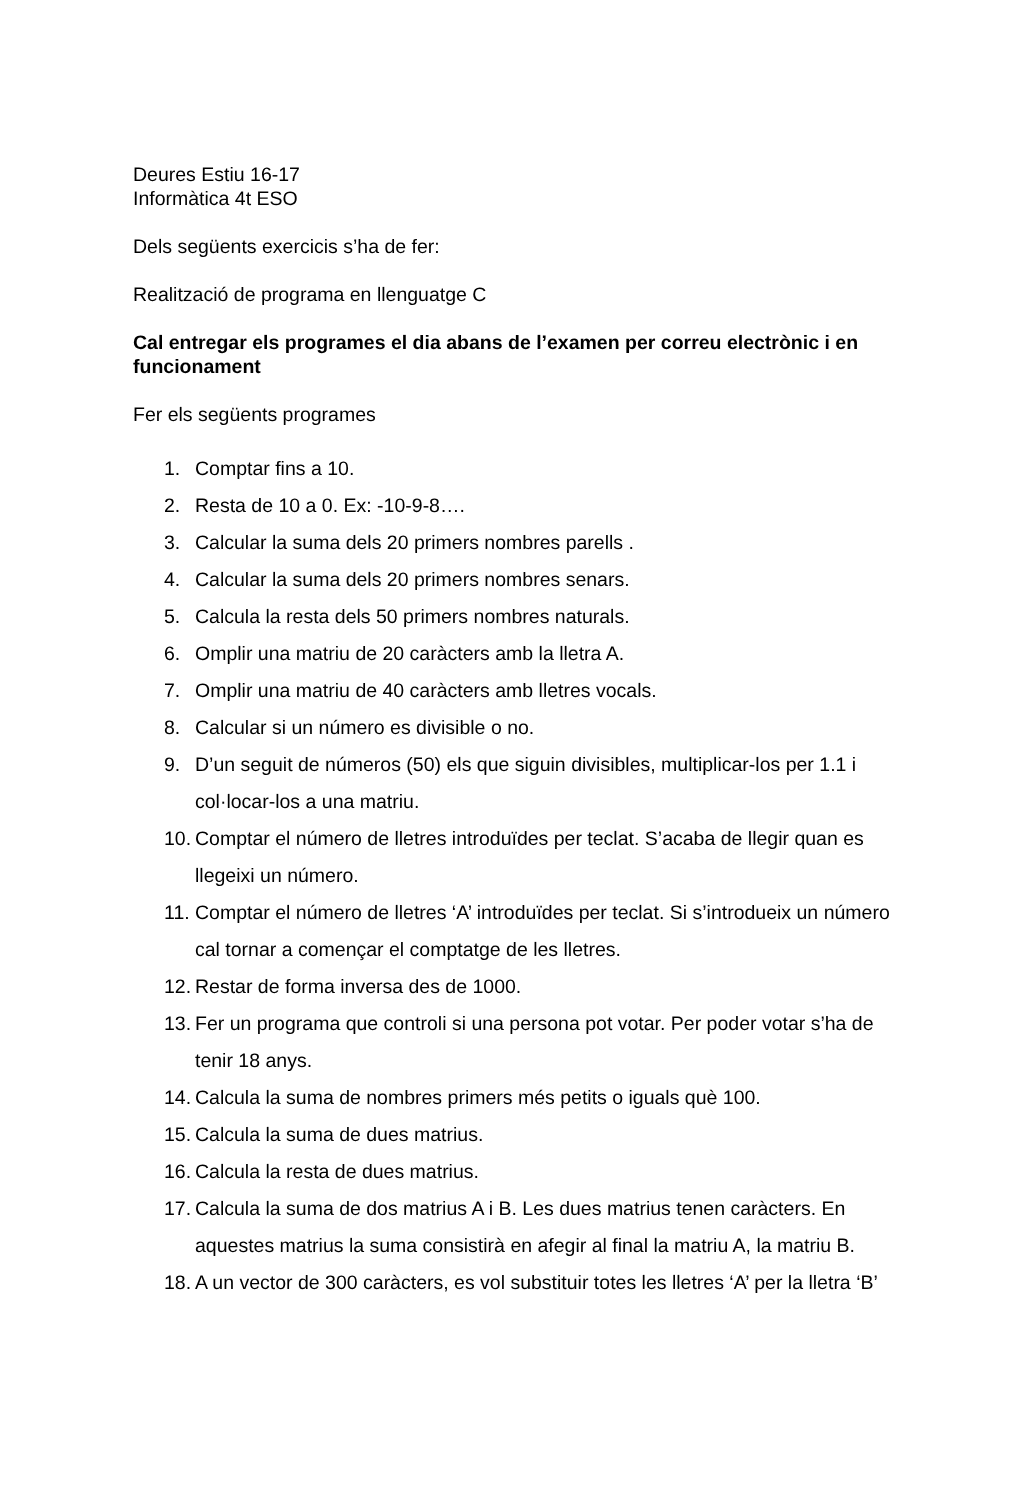Deures Estiu 16-17
Informàtica 4t ESO
Dels següents exercicis s’ha de fer:
Realització de programa en llenguatge C
Cal entregar els programes el dia abans de l’examen per correu electrònic i en funcionament
Fer els següents programes
1. Comptar fins a 10.
2. Resta de 10 a 0. Ex: -10-9-8….
3. Calcular la suma dels 20 primers nombres parells .
4. Calcular la suma dels 20 primers nombres senars.
5. Calcula la resta dels 50 primers nombres naturals.
6. Omplir una matriu de 20 caràcters amb la lletra A.
7. Omplir una matriu de 40 caràcters amb lletres vocals.
8. Calcular si un número es divisible o no.
9. D’un seguit de números (50) els que siguin divisibles, multiplicar-los per 1.1 i col·locar-los a una matriu.
10. Comptar el número de lletres introduïdes per teclat. S’acaba de llegir quan es llegeixi un número.
11. Comptar el número de lletres ‘A’ introduïdes per teclat. Si s’introdueix un número cal tornar a començar el comptatge de les lletres.
12. Restar de forma inversa des de 1000.
13. Fer un programa que controli si una persona pot votar. Per poder votar s’ha de tenir 18 anys.
14. Calcula la suma de nombres primers més petits o iguals què 100.
15. Calcula la suma de dues matrius.
16. Calcula la resta de dues matrius.
17. Calcula la suma de dos matrius A i B. Les dues matrius tenen caràcters. En aquestes matrius la suma consistirà en afegir al final la matriu A, la matriu B.
18. A un vector de 300 caràcters, es vol substituir totes les lletres ‘A’ per la lletra ‘B’